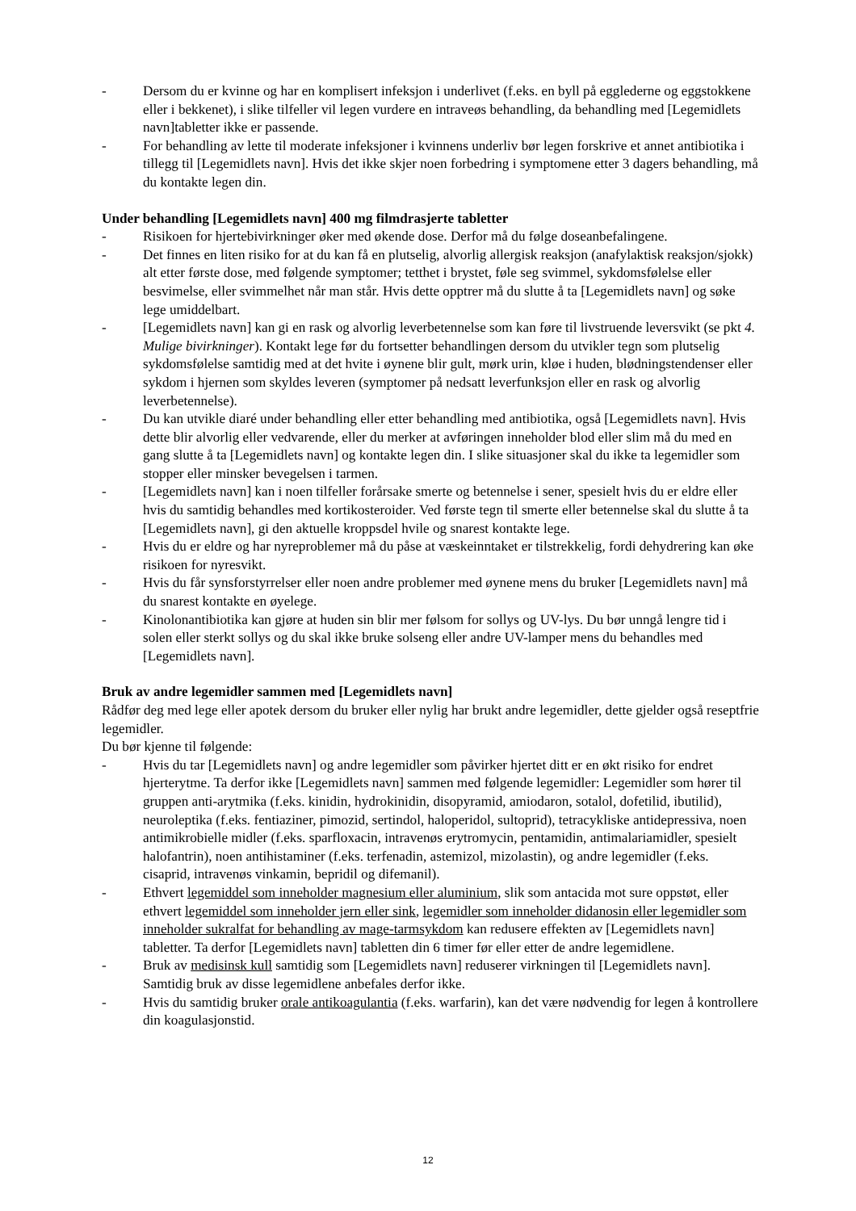- Dersom du er kvinne og har en komplisert infeksjon i underlivet (f.eks. en byll på egglederne og eggstokkene eller i bekkenet), i slike tilfeller vil legen vurdere en intraveøs behandling, da behandling med [Legemidlets navn]tabletter ikke er passende.
- For behandling av lette til moderate infeksjoner i kvinnens underliv bør legen forskrive et annet antibiotika i tillegg til [Legemidlets navn]. Hvis det ikke skjer noen forbedring i symptomene etter 3 dagers behandling, må du kontakte legen din.
Under behandling [Legemidlets navn] 400 mg filmdrasjerte tabletter
- Risikoen for hjertebivirkninger øker med økende dose. Derfor må du følge doseanbefalingene.
- Det finnes en liten risiko for at du kan få en plutselig, alvorlig allergisk reaksjon (anafylaktisk reaksjon/sjokk) alt etter første dose, med følgende symptomer; tetthet i brystet, føle seg svimmel, sykdomsfølelse eller besvimelse, eller svimmelhet når man står. Hvis dette opptrer må du slutte å ta [Legemidlets navn] og søke lege umiddelbart.
- [Legemidlets navn] kan gi en rask og alvorlig leverbetennelse som kan føre til livstruende leversvikt (se pkt 4. Mulige bivirkninger). Kontakt lege før du fortsetter behandlingen dersom du utvikler tegn som plutselig sykdomsfølelse samtidig med at det hvite i øynene blir gult, mørk urin, kløe i huden, blødningstendenser eller sykdom i hjernen som skyldes leveren (symptomer på nedsatt leverfunksjon eller en rask og alvorlig leverbetennelse).
- Du kan utvikle diaré under behandling eller etter behandling med antibiotika, også [Legemidlets navn]. Hvis dette blir alvorlig eller vedvarende, eller du merker at avføringen inneholder blod eller slim må du med en gang slutte å ta [Legemidlets navn] og kontakte legen din. I slike situasjoner skal du ikke ta legemidler som stopper eller minsker bevegelsen i tarmen.
- [Legemidlets navn] kan i noen tilfeller forårsake smerte og betennelse i sener, spesielt hvis du er eldre eller hvis du samtidig behandles med kortikosteroider. Ved første tegn til smerte eller betennelse skal du slutte å ta [Legemidlets navn], gi den aktuelle kroppsdel hvile og snarest kontakte lege.
- Hvis du er eldre og har nyreproblemer må du påse at væskeinntaket er tilstrekkelig, fordi dehydrering kan øke risikoen for nyresvikt.
- Hvis du får synsforstyrrelser eller noen andre problemer med øynene mens du bruker [Legemidlets navn] må du snarest kontakte en øyelege.
- Kinolonantibiotika kan gjøre at huden sin blir mer følsom for sollys og UV-lys. Du bør unngå lengre tid i solen eller sterkt sollys og du skal ikke bruke solseng eller andre UV-lamper mens du behandles med [Legemidlets navn].
Bruk av andre legemidler sammen med [Legemidlets navn]
Rådfør deg med lege eller apotek dersom du bruker eller nylig har brukt andre legemidler, dette gjelder også reseptfrie legemidler.
Du bør kjenne til følgende:
- Hvis du tar [Legemidlets navn] og andre legemidler som påvirker hjertet ditt er en økt risiko for endret hjerterytme. Ta derfor ikke [Legemidlets navn] sammen med følgende legemidler: Legemidler som hører til gruppen anti-arytmika (f.eks. kinidin, hydrokinidin, disopyramid, amiodaron, sotalol, dofetilid, ibutilid), neuroleptika (f.eks. fentiaziner, pimozid, sertindol, haloperidol, sultoprid), tetracykliske antidepressiva, noen antimikrobielle midler (f.eks. sparfloxacin, intravenøs erytromycin, pentamidin, antimalariamidler, spesielt halofantrin), noen antihistaminer (f.eks. terfenadin, astemizol, mizolastin), og andre legemidler (f.eks. cisaprid, intravenøs vinkamin, bepridil og difemanil).
- Ethvert legemiddel som inneholder magnesium eller aluminium, slik som antacida mot sure oppstøt, eller ethvert legemiddel som inneholder jern eller sink, legemidler som inneholder didanosin eller legemidler som inneholder sukralfat for behandling av mage-tarmsykdom kan redusere effekten av [Legemidlets navn] tabletter. Ta derfor [Legemidlets navn] tabletten din 6 timer før eller etter de andre legemidlene.
- Bruk av medisinsk kull samtidig som [Legemidlets navn] reduserer virkningen til [Legemidlets navn]. Samtidig bruk av disse legemidlene anbefales derfor ikke.
- Hvis du samtidig bruker orale antikoagulantia (f.eks. warfarin), kan det være nødvendig for legen å kontrollere din koagulasjonstid.
12